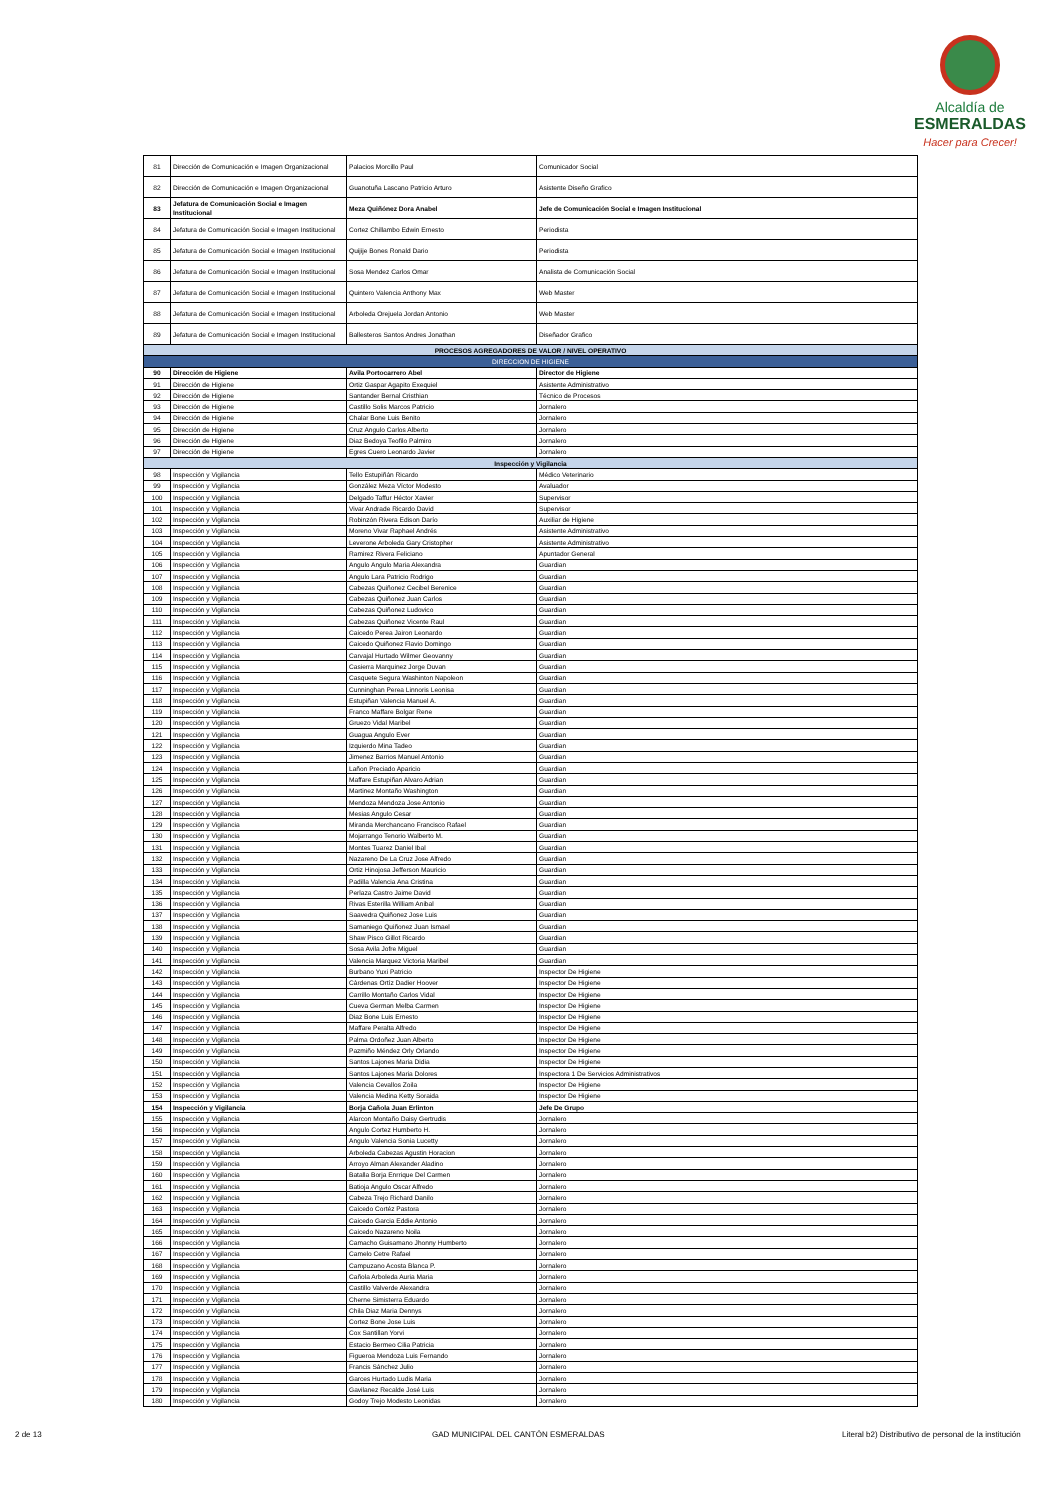Alcaldía de
ESMERALDAS
Hacer para Crecer!
| 81 | Dirección de Comunicación e Imagen Organizacional | Palacios Morcillo Paul | Comunicador Social |
| 82 | Dirección de Comunicación e Imagen Organizacional | Guanotuña Lascano Patricio Arturo | Asistente Diseño Grafico |
| 83 | Jefatura de Comunicación Social e Imagen Institucional | Meza Quiñónez Dora Anabel | Jefe de Comunicación Social e Imagen Institucional |
| 84 | Jefatura de Comunicación Social e Imagen Institucional | Cortez Chillambo Edwin Ernesto | Periodista |
| 85 | Jefatura de Comunicación Social e Imagen Institucional | Quijije Bones Ronald Dario | Periodista |
| 86 | Jefatura de Comunicación Social e Imagen Institucional | Sosa Mendez Carlos Omar | Analista de Comunicación Social |
| 87 | Jefatura de Comunicación Social e Imagen Institucional | Quintero Valencia Anthony Max | Web Master |
| 88 | Jefatura de Comunicación Social e Imagen Institucional | Arboleda Orejuela Jordan Antonio | Web Master |
| 89 | Jefatura de Comunicación Social e Imagen Institucional | Ballesteros Santos Andres Jonathan | Diseñador Grafico |
| PROCESOS AGREGADORES DE VALOR / NIVEL OPERATIVO | | | |
| DIRECCION DE HIGIENE | | | |
| 90 | Dirección de Higiene | Avila Portocarrero Abel | Director de Higiene |
| 91 | Dirección de Higiene | Ortiz Gaspar Agapito Exequiel | Asistente Administrativo |
| 92 | Dirección de Higiene | Santander Bernal Cristhian | Técnico de Procesos |
| 93 | Dirección de Higiene | Castillo Solis Marcos Patricio | Jornalero |
| 94 | Dirección de Higiene | Chalar Bone Luis Benito | Jornalero |
| 95 | Dirección de Higiene | Cruz Angulo Carlos Alberto | Jornalero |
| 96 | Dirección de Higiene | Diaz Bedoya Teofilo Palmiro | Jornalero |
| 97 | Dirección de Higiene | Egres Cuero Leonardo Javier | Jornalero |
| Inspección y Vigilancia | | | |
| 98 | Inspección y Vigilancia | Tello Estupiñán Ricardo | Médico Veterinario |
| 99 | Inspección y Vigilancia | González Meza Víctor Modesto | Avaluador |
| 100 | Inspección y Vigilancia | Delgado Taffur Héctor Xavier | Supervisor |
| 101 | Inspección y Vigilancia | Vivar Andrade Ricardo David | Supervisor |
| 102 | Inspección y Vigilancia | Robinzón Rivera Edison Darío | Auxiliar de Higiene |
| 103 | Inspección y Vigilancia | Moreno Vivar Raphael Andrés | Asistente Administrativo |
| 104 | Inspección y Vigilancia | Leverone Arboleda Gary Cristopher | Asistente Administrativo |
| 105 | Inspección y Vigilancia | Ramirez Rivera Feliciano | Apuntador General |
| 106 | Inspección y Vigilancia | Angulo Angulo Maria Alexandra | Guardian |
| 107 | Inspección y Vigilancia | Angulo Lara Patricio Rodrigo | Guardian |
| 108 | Inspección y Vigilancia | Cabezas Quiñonez Cecibel Berenice | Guardian |
| 109 | Inspección y Vigilancia | Cabezas Quiñonez Juan Carlos | Guardian |
| 110 | Inspección y Vigilancia | Cabezas Quiñonez Ludovico | Guardian |
| 111 | Inspección y Vigilancia | Cabezas Quiñonez Vicente Raul | Guardian |
| 112 | Inspección y Vigilancia | Caicedo Perea Jairon Leonardo | Guardian |
| 113 | Inspección y Vigilancia | Caicedo Quiñonez Flavio Domingo | Guardian |
| 114 | Inspección y Vigilancia | Carvajal Hurtado Wilmer Geovanny | Guardian |
| 115 | Inspección y Vigilancia | Casierra Marquinez Jorge Duvan | Guardian |
| 116 | Inspección y Vigilancia | Casquete Segura Washinton Napoleon | Guardian |
| 117 | Inspección y Vigilancia | Cunninghan Perea Linnoris Leonisa | Guardian |
| 118 | Inspección y Vigilancia | Estupiñan Valencia Manuel A. | Guardian |
| 119 | Inspección y Vigilancia | Franco Maffare Bolgar Rene | Guardian |
| 120 | Inspección y Vigilancia | Gruezo Vidal Maribel | Guardian |
| 121 | Inspección y Vigilancia | Guagua Angulo Ever | Guardian |
| 122 | Inspección y Vigilancia | Izquierdo Mina Tadeo | Guardian |
| 123 | Inspección y Vigilancia | Jimenez Barrios Manuel Antonio | Guardian |
| 124 | Inspección y Vigilancia | Lañon Preciado Aparicio | Guardian |
| 125 | Inspección y Vigilancia | Maffare Estupiñan Alvaro Adrian | Guardian |
| 126 | Inspección y Vigilancia | Martinez Montaño Washington | Guardian |
| 127 | Inspección y Vigilancia | Mendoza Mendoza Jose Antonio | Guardian |
| 128 | Inspección y Vigilancia | Mesias Angulo Cesar | Guardian |
| 129 | Inspección y Vigilancia | Miranda Merchancano Francisco Rafael | Guardian |
| 130 | Inspección y Vigilancia | Mojarrango Tenorio Walberto M. | Guardian |
| 131 | Inspección y Vigilancia | Montes Tuarez Daniel Ibal | Guardian |
| 132 | Inspección y Vigilancia | Nazareno De La Cruz Jose Alfredo | Guardian |
| 133 | Inspección y Vigilancia | Ortiz Hinojosa Jefferson Mauricio | Guardian |
| 134 | Inspección y Vigilancia | Padilla Valencia Ana Cristina | Guardian |
| 135 | Inspección y Vigilancia | Perlaza Castro Jaime David | Guardian |
| 136 | Inspección y Vigilancia | Rivas Esterilla William Anibal | Guardian |
| 137 | Inspección y Vigilancia | Saavedra Quiñonez Jose Luis | Guardian |
| 138 | Inspección y Vigilancia | Samaniego Quiñonez Juan Ismael | Guardian |
| 139 | Inspección y Vigilancia | Shaw Pisco Gillot Ricardo | Guardian |
| 140 | Inspección y Vigilancia | Sosa Avila Jofre Miguel | Guardian |
| 141 | Inspección y Vigilancia | Valencia Marquez Victoria Maribel | Guardian |
| 142 | Inspección y Vigilancia | Burbano Yuxi Patricio | Inspector De Higiene |
| 143 | Inspección y Vigilancia | Càrdenas Ortíz Dadier Hoover | Inspector De Higiene |
| 144 | Inspección y Vigilancia | Carrillo Montaño Carlos Vidal | Inspector De Higiene |
| 145 | Inspección y Vigilancia | Cueva German Melba Carmen | Inspector De Higiene |
| 146 | Inspección y Vigilancia | Diaz Bone Luis Ernesto | Inspector De Higiene |
| 147 | Inspección y Vigilancia | Maffare Peralta Alfredo | Inspector De Higiene |
| 148 | Inspección y Vigilancia | Palma Ordoñez Juan Alberto | Inspector De Higiene |
| 149 | Inspección y Vigilancia | Pazmiño Méndez Orly Orlando | Inspector De Higiene |
| 150 | Inspección y Vigilancia | Santos Lajones Maria Didia | Inspector De Higiene |
| 151 | Inspección y Vigilancia | Santos Lajones Maria Dolores | Inspectora 1 De Servicios Administrativos |
| 152 | Inspección y Vigilancia | Valencia Cevallos Zoila | Inspector De Higiene |
| 153 | Inspección y Vigilancia | Valencia Medina Ketty Soraida | Inspector De Higiene |
| 154 | Inspección y Vigilancia | Borja Cañola Juan Erlinton | Jefe De Grupo |
| 155 | Inspección y Vigilancia | Alarcon Montaño Daisy Gertrudis | Jornalero |
| 156 | Inspección y Vigilancia | Angulo Cortez Humberto H. | Jornalero |
| 157 | Inspección y Vigilancia | Angulo Valencia Sonia Lucetty | Jornalero |
| 158 | Inspección y Vigilancia | Arboleda Cabezas Agustin Horacion | Jornalero |
| 159 | Inspección y Vigilancia | Arroyo Alman Alexander Aladino | Jornalero |
| 160 | Inspección y Vigilancia | Batalla Borja Enrrique Del Carmen | Jornalero |
| 161 | Inspección y Vigilancia | Batioja Angulo Oscar Alfredo | Jornalero |
| 162 | Inspección y Vigilancia | Cabeza Trejo Richard Danilo | Jornalero |
| 163 | Inspección y Vigilancia | Caicedo Cortéz Pastora | Jornalero |
| 164 | Inspección y Vigilancia | Caicedo Garcia Eddie Antonio | Jornalero |
| 165 | Inspección y Vigilancia | Caicedo Nazareno Noila | Jornalero |
| 166 | Inspección y Vigilancia | Camacho Guisamano Jhonny Humberto | Jornalero |
| 167 | Inspección y Vigilancia | Camelo Cetre Rafael | Jornalero |
| 168 | Inspección y Vigilancia | Campuzano Acosta Blanca P. | Jornalero |
| 169 | Inspección y Vigilancia | Cañola Arboleda Auria Maria | Jornalero |
| 170 | Inspección y Vigilancia | Castillo Valverde Alexandra | Jornalero |
| 171 | Inspección y Vigilancia | Cherne Simisterra Eduardo | Jornalero |
| 172 | Inspección y Vigilancia | Chila Diaz Maria Dennys | Jornalero |
| 173 | Inspección y Vigilancia | Cortez Bone Jose Luis | Jornalero |
| 174 | Inspección y Vigilancia | Cox Santillan Yorvi | Jornalero |
| 175 | Inspección y Vigilancia | Estacio Bermeo Cilia Patricia | Jornalero |
| 176 | Inspección y Vigilancia | Figueroa Mendoza Luis Fernando | Jornalero |
| 177 | Inspección y Vigilancia | Francis Sánchez Julio | Jornalero |
| 178 | Inspección y Vigilancia | Garces Hurtado Ludis Maria | Jornalero |
| 179 | Inspección y Vigilancia | Gavilanez Recalde José Luis | Jornalero |
| 180 | Inspección y Vigilancia | Godoy Trejo Modesto Leonidas | Jornalero |
2 de 13 GAD MUNICIPAL DEL CANTÓN ESMERALDAS Literal b2) Distributivo de personal de la institución